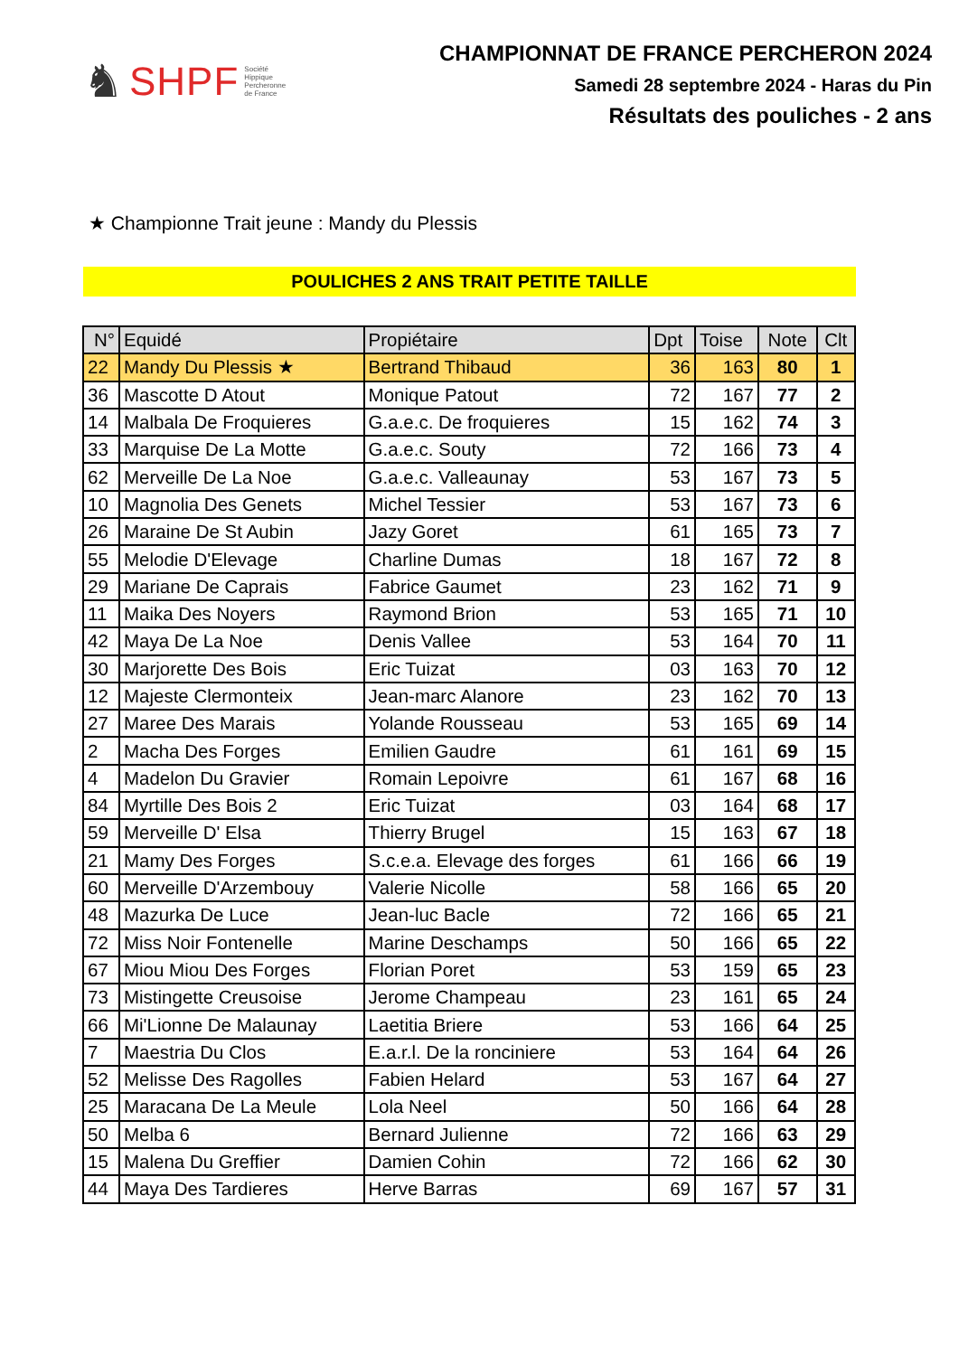♞ SHPF Société
Hippique
Percheronne
de France
CHAMPIONNAT DE FRANCE PERCHERON 2024
Samedi 28 septembre 2024 - Haras du Pin
Résultats des pouliches - 2 ans
★ Championne Trait jeune : Mandy du Plessis
POULICHES 2 ANS TRAIT PETITE TAILLE
| N° | Equidé | Propiétaire | Dpt | Toise | Note | Clt |
| --- | --- | --- | --- | --- | --- | --- |
| 22 | Mandy Du Plessis ★ | Bertrand Thibaud | 36 | 163 | 80 | 1 |
| 36 | Mascotte D Atout | Monique Patout | 72 | 167 | 77 | 2 |
| 14 | Malbala De Froquieres | G.a.e.c. De froquieres | 15 | 162 | 74 | 3 |
| 33 | Marquise De La Motte | G.a.e.c. Souty | 72 | 166 | 73 | 4 |
| 62 | Merveille De La Noe | G.a.e.c. Valleaunay | 53 | 167 | 73 | 5 |
| 10 | Magnolia Des Genets | Michel Tessier | 53 | 167 | 73 | 6 |
| 26 | Maraine De St Aubin | Jazy Goret | 61 | 165 | 73 | 7 |
| 55 | Melodie D'Elevage | Charline Dumas | 18 | 167 | 72 | 8 |
| 29 | Mariane De Caprais | Fabrice Gaumet | 23 | 162 | 71 | 9 |
| 11 | Maika Des Noyers | Raymond Brion | 53 | 165 | 71 | 10 |
| 42 | Maya De La Noe | Denis Vallee | 53 | 164 | 70 | 11 |
| 30 | Marjorette Des Bois | Eric Tuizat | 03 | 163 | 70 | 12 |
| 12 | Majeste Clermonteix | Jean-marc Alanore | 23 | 162 | 70 | 13 |
| 27 | Maree Des Marais | Yolande Rousseau | 53 | 165 | 69 | 14 |
| 2 | Macha Des Forges | Emilien Gaudre | 61 | 161 | 69 | 15 |
| 4 | Madelon Du Gravier | Romain Lepoivre | 61 | 167 | 68 | 16 |
| 84 | Myrtille Des Bois 2 | Eric Tuizat | 03 | 164 | 68 | 17 |
| 59 | Merveille D' Elsa | Thierry Brugel | 15 | 163 | 67 | 18 |
| 21 | Mamy Des Forges | S.c.e.a. Elevage des forges | 61 | 166 | 66 | 19 |
| 60 | Merveille D'Arzembouy | Valerie Nicolle | 58 | 166 | 65 | 20 |
| 48 | Mazurka De Luce | Jean-luc Bacle | 72 | 166 | 65 | 21 |
| 72 | Miss Noir Fontenelle | Marine Deschamps | 50 | 166 | 65 | 22 |
| 67 | Miou Miou Des Forges | Florian Poret | 53 | 159 | 65 | 23 |
| 73 | Mistingette Creusoise | Jerome Champeau | 23 | 161 | 65 | 24 |
| 66 | Mi'Lionne De Malaunay | Laetitia Briere | 53 | 166 | 64 | 25 |
| 7 | Maestria Du Clos | E.a.r.l. De la ronciniere | 53 | 164 | 64 | 26 |
| 52 | Melisse Des Ragolles | Fabien Helard | 53 | 167 | 64 | 27 |
| 25 | Maracana De La Meule | Lola Neel | 50 | 166 | 64 | 28 |
| 50 | Melba 6 | Bernard Julienne | 72 | 166 | 63 | 29 |
| 15 | Malena Du Greffier | Damien Cohin | 72 | 166 | 62 | 30 |
| 44 | Maya Des Tardieres | Herve Barras | 69 | 167 | 57 | 31 |